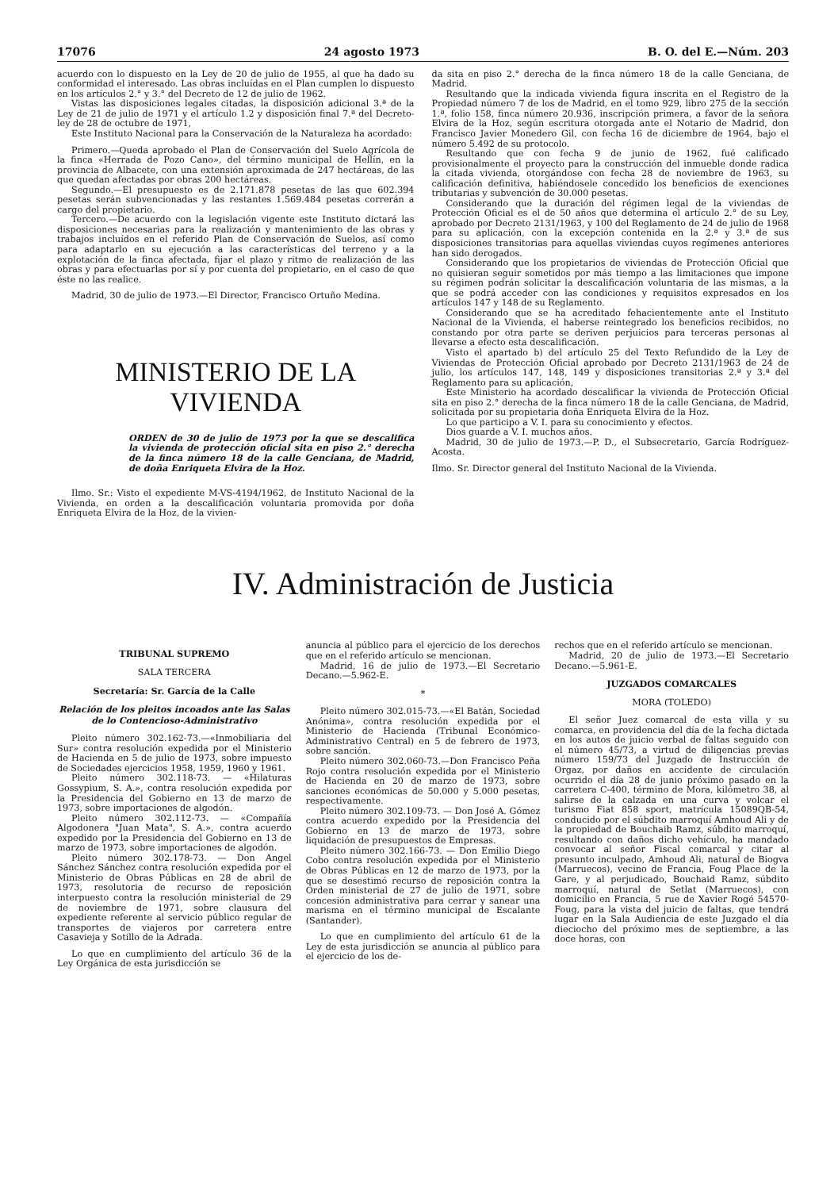17076 24 agosto 1973 B. O. del E.—Núm. 203
acuerdo con lo dispuesto en la Ley de 20 de julio de 1955, al que ha dado su conformidad el interesado. Las obras incluídas en el Plan cumplen lo dispuesto en los artículos 2.° y 3.° del Decreto de 12 de julio de 1962.
Vistas las disposiciones legales citadas, la disposición adicional 3.ª de la Ley de 21 de julio de 1971 y el artículo 1.2 y disposición final 7.ª del Decreto-ley de 28 de octubre de 1971,
Este Instituto Nacional para la Conservación de la Naturaleza ha acordado:
Primero.—Queda aprobado el Plan de Conservación del Suelo Agrícola de la finca «Herrada de Pozo Cano», del término municipal de Hellín, en la provincia de Albacete, con una extensión aproximada de 247 hectáreas, de las que quedan afectadas por obras 200 hectáreas.
Segundo.—El presupuesto es de 2.171.878 pesetas de las que 602.394 pesetas serán subvencionadas y las restantes 1.569.484 pesetas correrán a cargo del propietario.
Tercero.—De acuerdo con la legislación vigente este Instituto dictará las disposiciones necesarias para la realización y mantenimiento de las obras y trabajos incluídos en el referido Plan de Conservación de Suelos, así como para adaptarlo en su ejecución a las características del terreno y a la explotación de la finca afectada, fijar el plazo y ritmo de realización de las obras y para efectuarlas por sí y por cuenta del propietario, en el caso de que éste no las realice.
Madrid, 30 de julio de 1973.—El Director, Francisco Ortuño Medina.
MINISTERIO DE LA VIVIENDA
ORDEN de 30 de julio de 1973 por la que se descalifica la vivienda de protección oficial sita en piso 2.° derecha de la finca número 18 de la calle Genciana, de Madrid, de doña Enriqueta Elvira de la Hoz.
Ilmo. Sr.: Visto el expediente M-VS-4194/1962, de Instituto Nacional de la Vivienda, en orden a la descalificación voluntaria promovida por doña Enriqueta Elvira de la Hoz, de la vivien-
da sita en piso 2.° derecha de la finca número 18 de la calle Genciana, de Madrid.
Resultando que la indicada vivienda figura inscrita en el Registro de la Propiedad número 7 de los de Madrid, en el tomo 929, libro 275 de la sección 1.ª, folio 158, finca número 20.936, inscripción primera, a favor de la señora Elvira de la Hoz, según escritura otorgada ante el Notario de Madrid, don Francisco Javier Monedero Gil, con fecha 16 de diciembre de 1964, bajo el número 5.492 de su protocolo.
Resultando que con fecha 9 de junio de 1962, fué calificado provisionalmente el proyecto para la construcción del inmueble donde radica la citada vivienda, otorgándose con fecha 28 de noviembre de 1963, su calificación definitiva, habiéndosele concedido los beneficios de exenciones tributarias y subvención de 30.000 pesetas.
Considerando que la duración del régimen legal de la viviendas de Protección Oficial es el de 50 años que determina el artículo 2.° de su Ley, aprobado por Decreto 2131/1963, y 100 del Reglamento de 24 de julio de 1968 para su aplicación, con la excepción contenida en la 2.ª y 3.ª de sus disposiciones transitorias para aquellas viviendas cuyos regímenes anteriores han sido derogados.
Considerando que los propietarios de viviendas de Protección Oficial que no quisieran seguir sometidos por más tiempo a las limitaciones que impone su régimen podrán solicitar la descalificación voluntaria de las mismas, a la que se podrá acceder con las condiciones y requisitos expresados en los artículos 147 y 148 de su Reglamento.
Considerando que se ha acreditado fehacientemente ante el Instituto Nacional de la Vivienda, el haberse reintegrado los beneficios recibidos, no constando por otra parte se deriven perjuicios para terceras personas al llevarse a efecto esta descalificación.
Visto el apartado b) del artículo 25 del Texto Refundido de la Ley de Viviendas de Protección Oficial aprobado por Decreto 2131/1963 de 24 de julio, los artículos 147, 148, 149 y disposiciones transitorias 2.ª y 3.ª del Reglamento para su aplicación,
Este Ministerio ha acordado descalificar la vivienda de Protección Oficial sita en piso 2.° derecha de la finca número 18 de la calle Genciana, de Madrid, solicitada por su propietaria doña Enriqueta Elvira de la Hoz.
Lo que participo a V. I. para su conocimiento y efectos.
Dios guarde a V. I. muchos años.
Madrid, 30 de julio de 1973.—P. D., el Subsecretario, García Rodríguez-Acosta.
Ilmo. Sr. Director general del Instituto Nacional de la Vivienda.
IV. Administración de Justicia
TRIBUNAL SUPREMO
SALA TERCERA
Secretaría: Sr. García de la Calle
Relación de los pleitos incoados ante las Salas de lo Contencioso-Administrativo
Pleito número 302.162-73.—«Inmobiliaria del Sur» contra resolución expedida por el Ministerio de Hacienda en 5 de julio de 1973, sobre impuesto de Sociedades ejercicios 1958, 1959, 1960 y 1961.
Pleito número 302.118-73. — «Hilaturas Gossypium, S. A.», contra resolución expedida por la Presidencia del Gobierno en 13 de marzo de 1973, sobre importaciones de algodón.
Pleito número 302.112-73. — «Compañía Algodonera "Juan Mata", S. A.», contra acuerdo expedido por la Presidencia del Gobierno en 13 de marzo de 1973, sobre importaciones de algodón.
Pleito número 302.178-73. — Don Angel Sánchez Sánchez contra resolución expedida por el Ministerio de Obras Públicas en 28 de abril de 1973, resolutoria de recurso de reposición interpuesto contra la resolución ministerial de 29 de noviembre de 1971, sobre clausura del expediente referente al servicio público regular de transportes de viajeros por carretera entre Casavieja y Sotillo de la Adrada.
Lo que en cumplimiento del artículo 36 de la Ley Orgánica de esta jurisdicción se
anuncia al público para el ejercicio de los derechos que en el referido artículo se mencionan.
Madrid, 16 de julio de 1973.—El Secretario Decano.—5.962-E.
*
Pleito número 302.015-73.—«El Batán, Sociedad Anónima», contra resolución expedida por el Ministerio de Hacienda (Tribunal Económico-Administrativo Central) en 5 de febrero de 1973, sobre sanción.
Pleito número 302.060-73.—Don Francisco Peña Rojo contra resolución expedida por el Ministerio de Hacienda en 20 de marzo de 1973, sobre sanciones económicas de 50.000 y 5.000 pesetas, respectivamente.
Pleito número 302.109-73. — Don José A. Gómez contra acuerdo expedido por la Presidencia del Gobierno en 13 de marzo de 1973, sobre liquidación de presupuestos de Empresas.
Pleito número 302.166-73. — Don Emilio Diego Cobo contra resolución expedida por el Ministerio de Obras Públicas en 12 de marzo de 1973, por la que se desestimó recurso de reposición contra la Orden ministerial de 27 de julio de 1971, sobre concesión administrativa para cerrar y sanear una marisma en el término municipal de Escalante (Santander).
Lo que en cumplimiento del artículo 61 de la Ley de esta jurisdicción se anuncia al público para el ejercicio de los de-
rechos que en el referido artículo se mencionan.
Madrid, 20 de julio de 1973.—El Secretario Decano.—5.961-E.
JUZGADOS COMARCALES
MORA (TOLEDO)
El señor Juez comarcal de esta villa y su comarca, en providencia del día de la fecha dictada en los autos de juicio verbal de faltas seguido con el número 45/73, a virtud de diligencias previas número 159/73 del Juzgado de Instrucción de Orgaz, por daños en accidente de circulación ocurrido el día 28 de junio próximo pasado en la carretera C-400, término de Mora, kilómetro 38, al salirse de la calzada en una curva y volcar el turismo Fiat 858 sport, matrícula 15089QB-54, conducido por el súbdito marroquí Amhoud Ali y de la propiedad de Bouchaib Ramz, súbdito marroquí, resultando con daños dicho vehículo, ha mandado convocar al señor Fiscal comarcal y citar al presunto inculpado, Amhoud Ali, natural de Biogva (Marruecos), vecino de Francia, Foug Place de la Gare, y al perjudicado, Bouchaid Ramz, súbdito marroquí, natural de Setlat (Marruecos), con domicilio en Francia, 5 rue de Xavier Rogé 54570-Foug, para la vista del juicio de faltas, que tendrá lugar en la Sala Audiencia de este Juzgado el día dieciocho del próximo mes de septiembre, a las doce horas, con